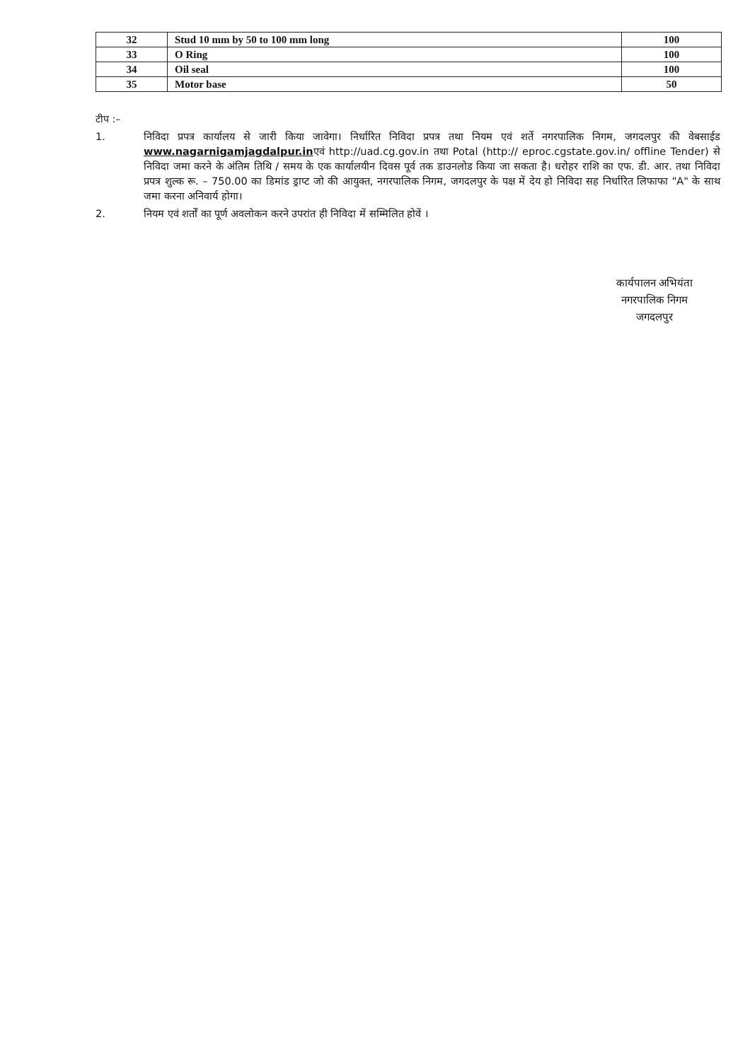| 32 | Stud 10 mm by 50 to 100 mm long | 100 |
| 33 | O Ring | 100 |
| 34 | Oil seal | 100 |
| 35 | Motor base | 50 |
टीप :–
1. निविदा प्रपत्र कार्यालय से जारी किया जावेगा। निर्धारित निविदा प्रपत्र तथा नियम एवं शर्ते नगरपालिक निगम, जगदलपुर की वेबसाईड www.nagarnigamjagdalpur.inएवं http://uad.cg.gov.in तथा Potal (http:// eproc.cgstate.gov.in/ offline Tender) से निविदा जमा करने के अंतिम तिथि / समय के एक कार्यालयीन दिवस पूर्व तक डाउनलोड किया जा सकता है। धरोहर राशि का एफ. डी. आर. तथा निविदा प्रपत्र शुल्क रू. – 750.00 का डिमांड ड्राप्ट जो की आयुक्त, नगरपालिक निगम, जगदलपुर के पक्ष में देय हो निविदा सह निर्धारित लिफाफा "A" के साथ जमा करना अनिवार्य होगा।
2. नियम एवं शर्तों का पूर्ण अवलोकन करने उपरांत ही निविदा में सम्मिलित होवें ।
कार्यपालन अभियंता
नगरपालिक निगम
जगदलपुर